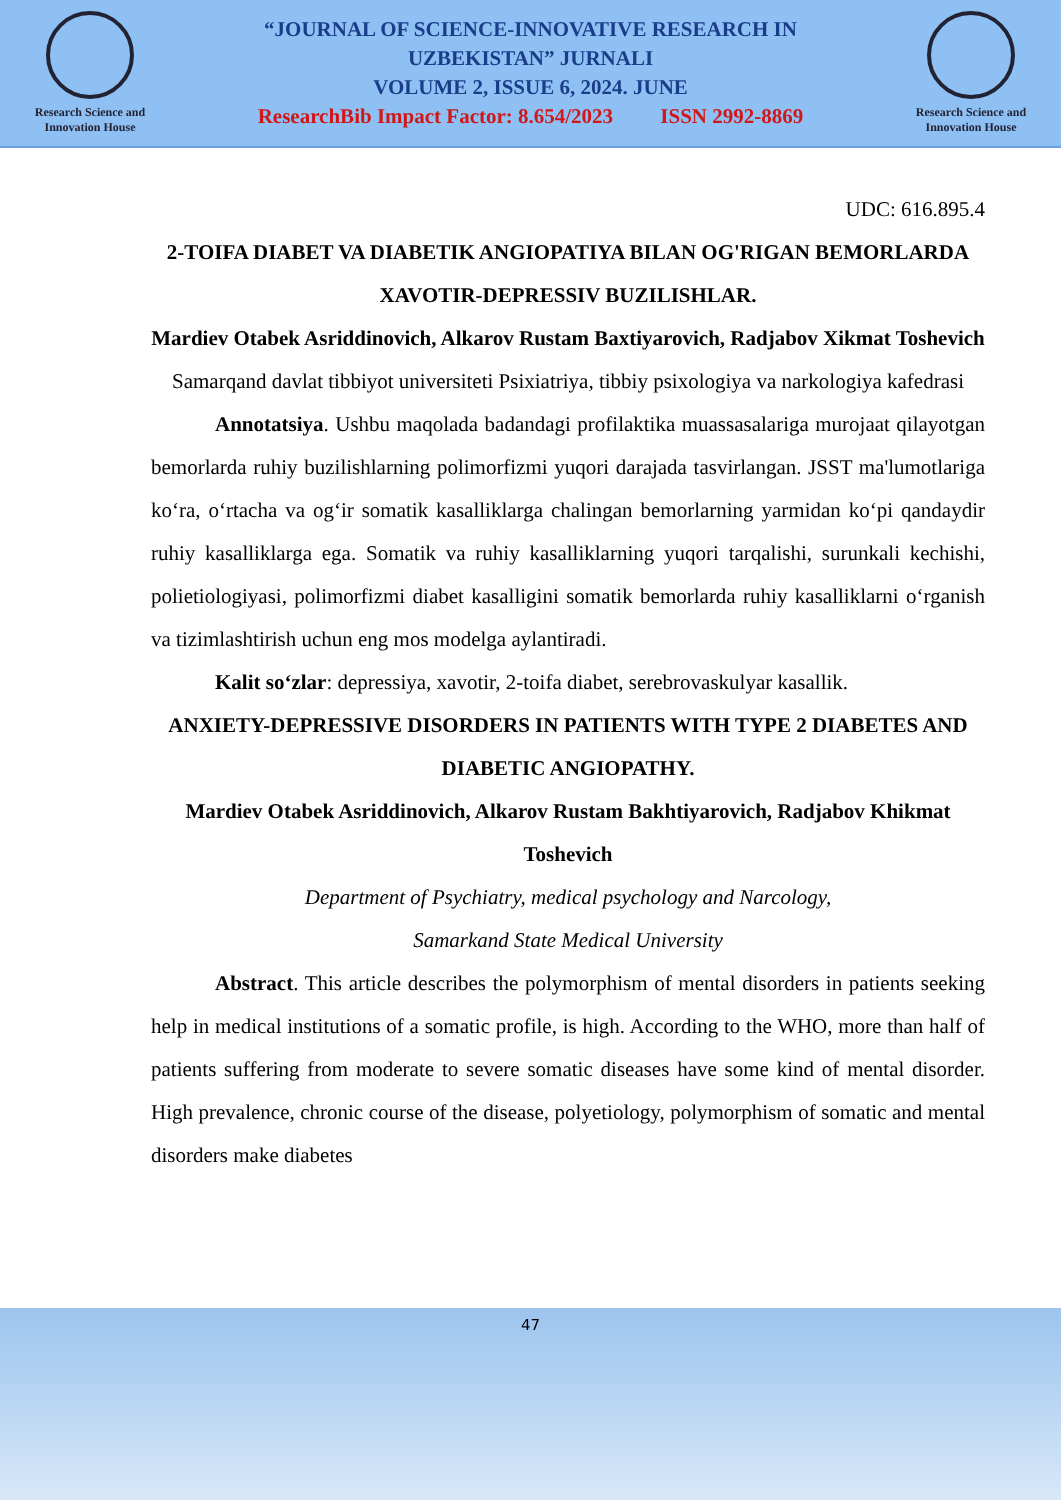Research Science and Innovation House
“JOURNAL OF SCIENCE-INNOVATIVE RESEARCH IN
UZBEKISTAN” JURNALI
VOLUME 2, ISSUE 6, 2024. JUNE
ResearchBib Impact Factor: 8.654/2023 ISSN 2992-8869
Research Science and Innovation House
UDC: 616.895.4
2-TOIFA DIABET VA DIABETIK ANGIOPATIYA BILAN OG'RIGAN BEMORLARDA XAVOTIR-DEPRESSIV BUZILISHLAR.
Mardiev Otabek Asriddinovich, Alkarov Rustam Baxtiyarovich, Radjabov Xikmat Toshevich
Samarqand davlat tibbiyot universiteti Psixiatriya, tibbiy psixologiya va narkologiya kafedrasi
Annotatsiya. Ushbu maqolada badandagi profilaktika muassasalariga murojaat qilayotgan bemorlarda ruhiy buzilishlarning polimorfizmi yuqori darajada tasvirlangan. JSST ma'lumotlariga ko‘ra, o‘rtacha va og‘ir somatik kasalliklarga chalingan bemorlarning yarmidan ko‘pi qandaydir ruhiy kasalliklarga ega. Somatik va ruhiy kasalliklarning yuqori tarqalishi, surunkali kechishi, polietiologiyasi, polimorfizmi diabet kasalligini somatik bemorlarda ruhiy kasalliklarni o‘rganish va tizimlashtirish uchun eng mos modelga aylantiradi.
Kalit so‘zlar: depressiya, xavotir, 2-toifa diabet, serebrovaskulyar kasallik.
ANXIETY-DEPRESSIVE DISORDERS IN PATIENTS WITH TYPE 2 DIABETES AND DIABETIC ANGIOPATHY.
Mardiev Otabek Asriddinovich, Alkarov Rustam Bakhtiyarovich, Radjabov Khikmat Toshevich
Department of Psychiatry, medical psychology and Narcology,
Samarkand State Medical University
Abstract. This article describes the polymorphism of mental disorders in patients seeking help in medical institutions of a somatic profile, is high. According to the WHO, more than half of patients suffering from moderate to severe somatic diseases have some kind of mental disorder. High prevalence, chronic course of the disease, polyetiology, polymorphism of somatic and mental disorders make diabetes
47